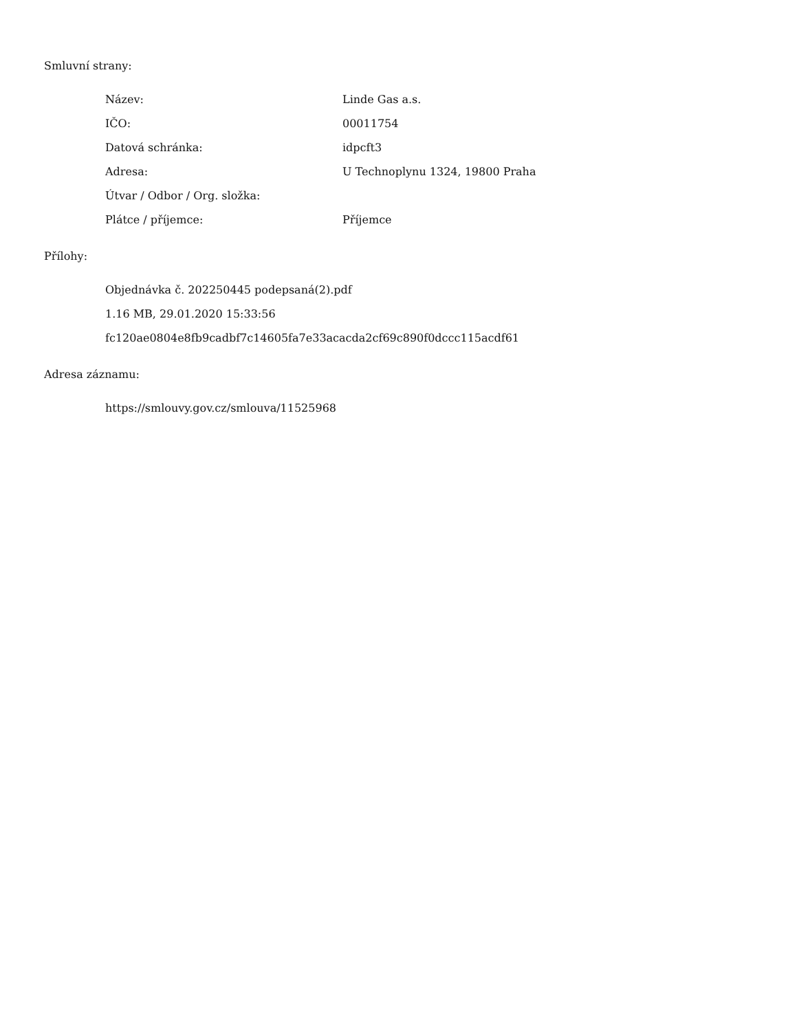Smluvní strany:
| Název: | Linde Gas a.s. |
| IČO: | 00011754 |
| Datová schránka: | idpcft3 |
| Adresa: | U Technoplynu 1324, 19800 Praha |
| Útvar / Odbor / Org. složka: | |
| Plátce / příjemce: | Příjemce |
Přílohy:
Objednávka č. 202250445 podepsaná(2).pdf
1.16 MB, 29.01.2020 15:33:56
fc120ae0804e8fb9cadbf7c14605fa7e33acacda2cf69c890f0dccc115acdf61
Adresa záznamu:
https://smlouvy.gov.cz/smlouva/11525968